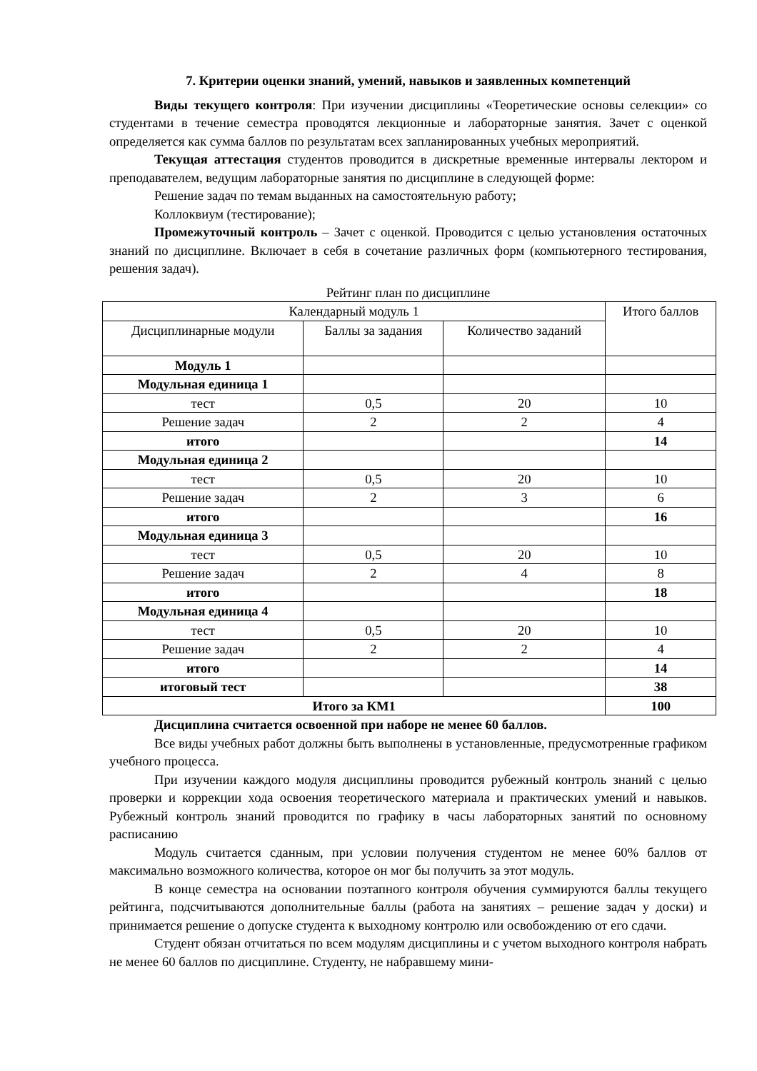7. Критерии оценки знаний, умений, навыков и заявленных компетенций
Виды текущего контроля: При изучении дисциплины «Теоретические основы селекции» со студентами в течение семестра проводятся лекционные и лабораторные занятия. Зачет с оценкой определяется как сумма баллов по результатам всех запланированных учебных мероприятий.
Текущая аттестация студентов проводится в дискретные временные интервалы лектором и преподавателем, ведущим лабораторные занятия по дисциплине в следующей форме:
Решение задач по темам выданных на самостоятельную работу;
Коллоквиум (тестирование);
Промежуточный контроль – Зачет с оценкой. Проводится с целью установления остаточных знаний по дисциплине. Включает в себя в сочетание различных форм (компьютерного тестирования, решения задач).
Рейтинг план по дисциплине
| Календарный модуль 1 | | | Итого баллов |
| Дисциплинарные модули | Баллы за задания | Количество заданий | |
| Модуль 1 | | | |
| Модульная единица 1 | | | |
| тест | 0,5 | 20 | 10 |
| Решение задач | 2 | 2 | 4 |
| итого | | | 14 |
| Модульная единица 2 | | | |
| тест | 0,5 | 20 | 10 |
| Решение задач | 2 | 3 | 6 |
| итого | | | 16 |
| Модульная единица 3 | | | |
| тест | 0,5 | 20 | 10 |
| Решение задач | 2 | 4 | 8 |
| итого | | | 18 |
| Модульная единица 4 | | | |
| тест | 0,5 | 20 | 10 |
| Решение задач | 2 | 2 | 4 |
| итого | | | 14 |
| итоговый тест | | | 38 |
| Итого за КМ1 | | | 100 |
Дисциплина считается освоенной при наборе не менее 60 баллов.
Все виды учебных работ должны быть выполнены в установленные, предусмотренные графиком учебного процесса.
При изучении каждого модуля дисциплины проводится рубежный контроль знаний с целью проверки и коррекции хода освоения теоретического материала и практических умений и навыков. Рубежный контроль знаний проводится по графику в часы лабораторных занятий по основному расписанию
Модуль считается сданным, при условии получения студентом не менее 60% баллов от максимально возможного количества, которое он мог бы получить за этот модуль.
В конце семестра на основании поэтапного контроля обучения суммируются баллы текущего рейтинга, подсчитываются дополнительные баллы (работа на занятиях – решение задач у доски) и принимается решение о допуске студента к выходному контролю или освобождению от его сдачи.
Студент обязан отчитаться по всем модулям дисциплины и с учетом выходного контроля набрать не менее 60 баллов по дисциплине. Студенту, не набравшему мини-